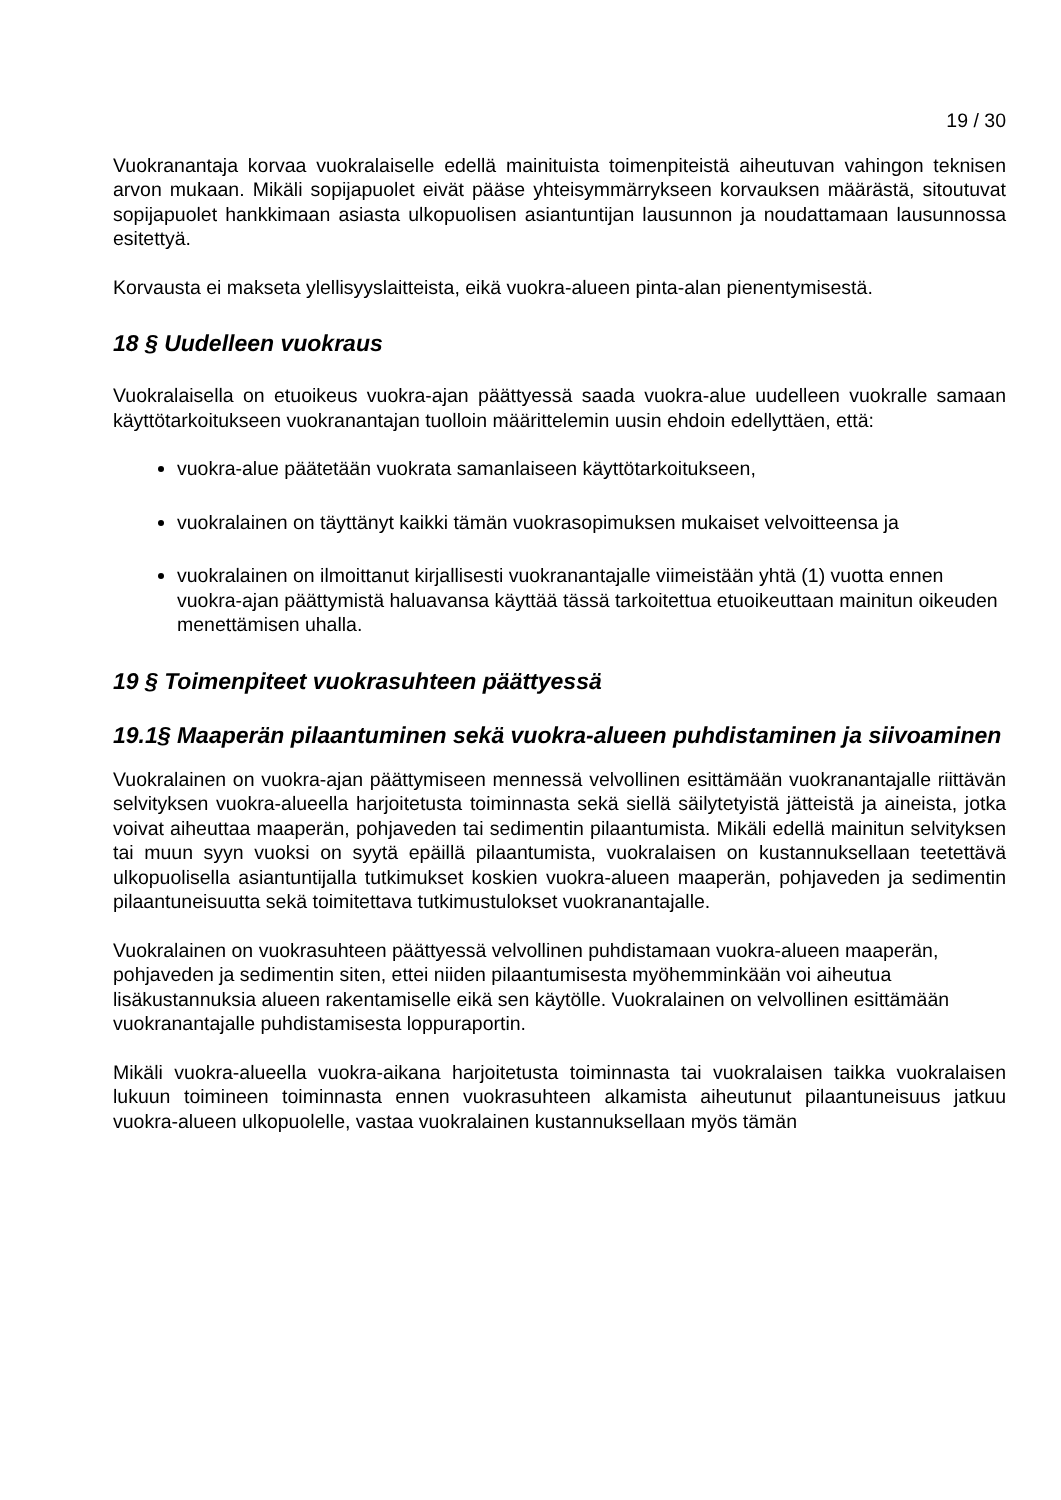19 / 30
Vuokranantaja korvaa vuokralaiselle edellä mainituista toimenpiteistä aiheutuvan vahingon teknisen arvon mukaan. Mikäli sopijapuolet eivät pääse yhteisymmärrykseen korvauksen määrästä, sitoutuvat sopijapuolet hankkimaan asiasta ulkopuolisen asiantuntijan lausunnon ja noudattamaan lausunnossa esitettyä.
Korvausta ei makseta ylellisyyslaitteista, eikä vuokra-alueen pinta-alan pienentymisestä.
18 § Uudelleen vuokraus
Vuokralaisella on etuoikeus vuokra-ajan päättyessä saada vuokra-alue uudelleen vuokralle samaan käyttötarkoitukseen vuokranantajan tuolloin määrittelemin uusin ehdoin edellyttäen, että:
vuokra-alue päätetään vuokrata samanlaiseen käyttötarkoitukseen,
vuokralainen on täyttänyt kaikki tämän vuokrasopimuksen mukaiset velvoitteensa ja
vuokralainen on ilmoittanut kirjallisesti vuokranantajalle viimeistään yhtä (1) vuotta ennen vuokra-ajan päättymistä haluavansa käyttää tässä tarkoitettua etuoikeuttaan mainitun oikeuden menettämisen uhalla.
19 § Toimenpiteet vuokrasuhteen päättyessä
19.1§ Maaperän pilaantuminen sekä vuokra-alueen puhdistaminen ja siivoaminen
Vuokralainen on vuokra-ajan päättymiseen mennessä velvollinen esittämään vuokranantajalle riittävän selvityksen vuokra-alueella harjoitetusta toiminnasta sekä siellä säilytetyistä jätteistä ja aineista, jotka voivat aiheuttaa maaperän, pohjaveden tai sedimentin pilaantumista. Mikäli edellä mainitun selvityksen tai muun syyn vuoksi on syytä epäillä pilaantumista, vuokralaisen on kustannuksellaan teetettävä ulkopuolisella asiantuntijalla tutkimukset koskien vuokra-alueen maaperän, pohjaveden ja sedimentin pilaantuneisuutta sekä toimitettava tutkimustulokset vuokranantajalle.
Vuokralainen on vuokrasuhteen päättyessä velvollinen puhdistamaan vuokra-alueen maaperän, pohjaveden ja sedimentin siten, ettei niiden pilaantumisesta myöhemminkään voi aiheutua lisäkustannuksia alueen rakentamiselle eikä sen käytölle. Vuokralainen on velvollinen esittämään vuokranantajalle puhdistamisesta loppuraportin.
Mikäli vuokra-alueella vuokra-aikana harjoitetusta toiminnasta tai vuokralaisen taikka vuokralaisen lukuun toimineen toiminnasta ennen vuokrasuhteen alkamista aiheutunut pilaantuneisuus jatkuu vuokra-alueen ulkopuolelle, vastaa vuokralainen kustannuksellaan myös tämän